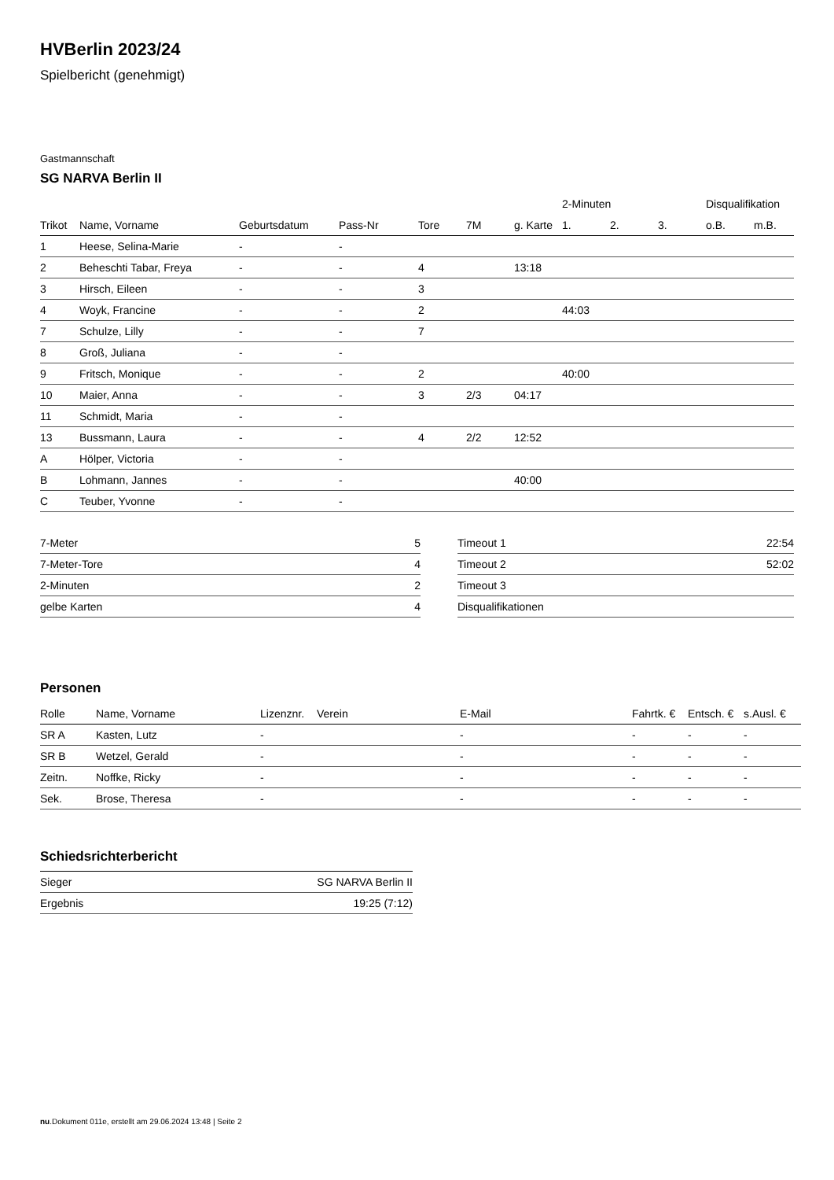HVBerlin 2023/24
Spielbericht (genehmigt)
Gastmannschaft
SG NARVA Berlin II
| | | | | | | | 2-Minuten | | | Disqualifikation | |
| --- | --- | --- | --- | --- | --- | --- | --- | --- | --- | --- | --- |
| Trikot | Name, Vorname | Geburtsdatum | Pass-Nr | Tore | 7M | g. Karte | 1. | 2. | 3. | o.B. | m.B. |
| 1 | Heese, Selina-Marie | - | - | | | | | | | | |
| 2 | Beheschti Tabar, Freya | - | - | 4 | | 13:18 | | | | | |
| 3 | Hirsch, Eileen | - | - | 3 | | | | | | | |
| 4 | Woyk, Francine | - | - | 2 | | | 44:03 | | | | |
| 7 | Schulze, Lilly | - | - | 7 | | | | | | | |
| 8 | Groß, Juliana | - | - | | | | | | | | |
| 9 | Fritsch, Monique | - | - | 2 | | | 40:00 | | | | |
| 10 | Maier, Anna | - | - | 3 | 2/3 | 04:17 | | | | | |
| 11 | Schmidt, Maria | - | - | | | | | | | | |
| 13 | Bussmann, Laura | - | - | 4 | 2/2 | 12:52 | | | | | |
| A | Hölper, Victoria | - | - | | | | | | | | |
| B | Lohmann, Jannes | - | - | | | 40:00 | | | | | |
| C | Teuber, Yvonne | - | - | | | | | | | | |
| 7-Meter | 5 |
| 7-Meter-Tore | 4 |
| 2-Minuten | 2 |
| gelbe Karten | 4 |
| Timeout 1 | 22:54 |
| Timeout 2 | 52:02 |
| Timeout 3 | |
| Disqualifikationen | |
Personen
| Rolle | Name, Vorname | Lizenznr. | Verein | E-Mail | Fahrtk. € | Entsch. € | s.Ausl. € |
| --- | --- | --- | --- | --- | --- | --- | --- |
| SR A | Kasten, Lutz | - | | - | - | - | - |
| SR B | Wetzel, Gerald | - | | - | - | - | - |
| Zeitn. | Noffke, Ricky | - | | - | - | - | - |
| Sek. | Brose, Theresa | - | | - | - | - | - |
Schiedsrichterbericht
| Sieger | SG NARVA Berlin II |
| Ergebnis | 19:25 (7:12) |
nu.Dokument 011e, erstellt am 29.06.2024 13:48 | Seite 2